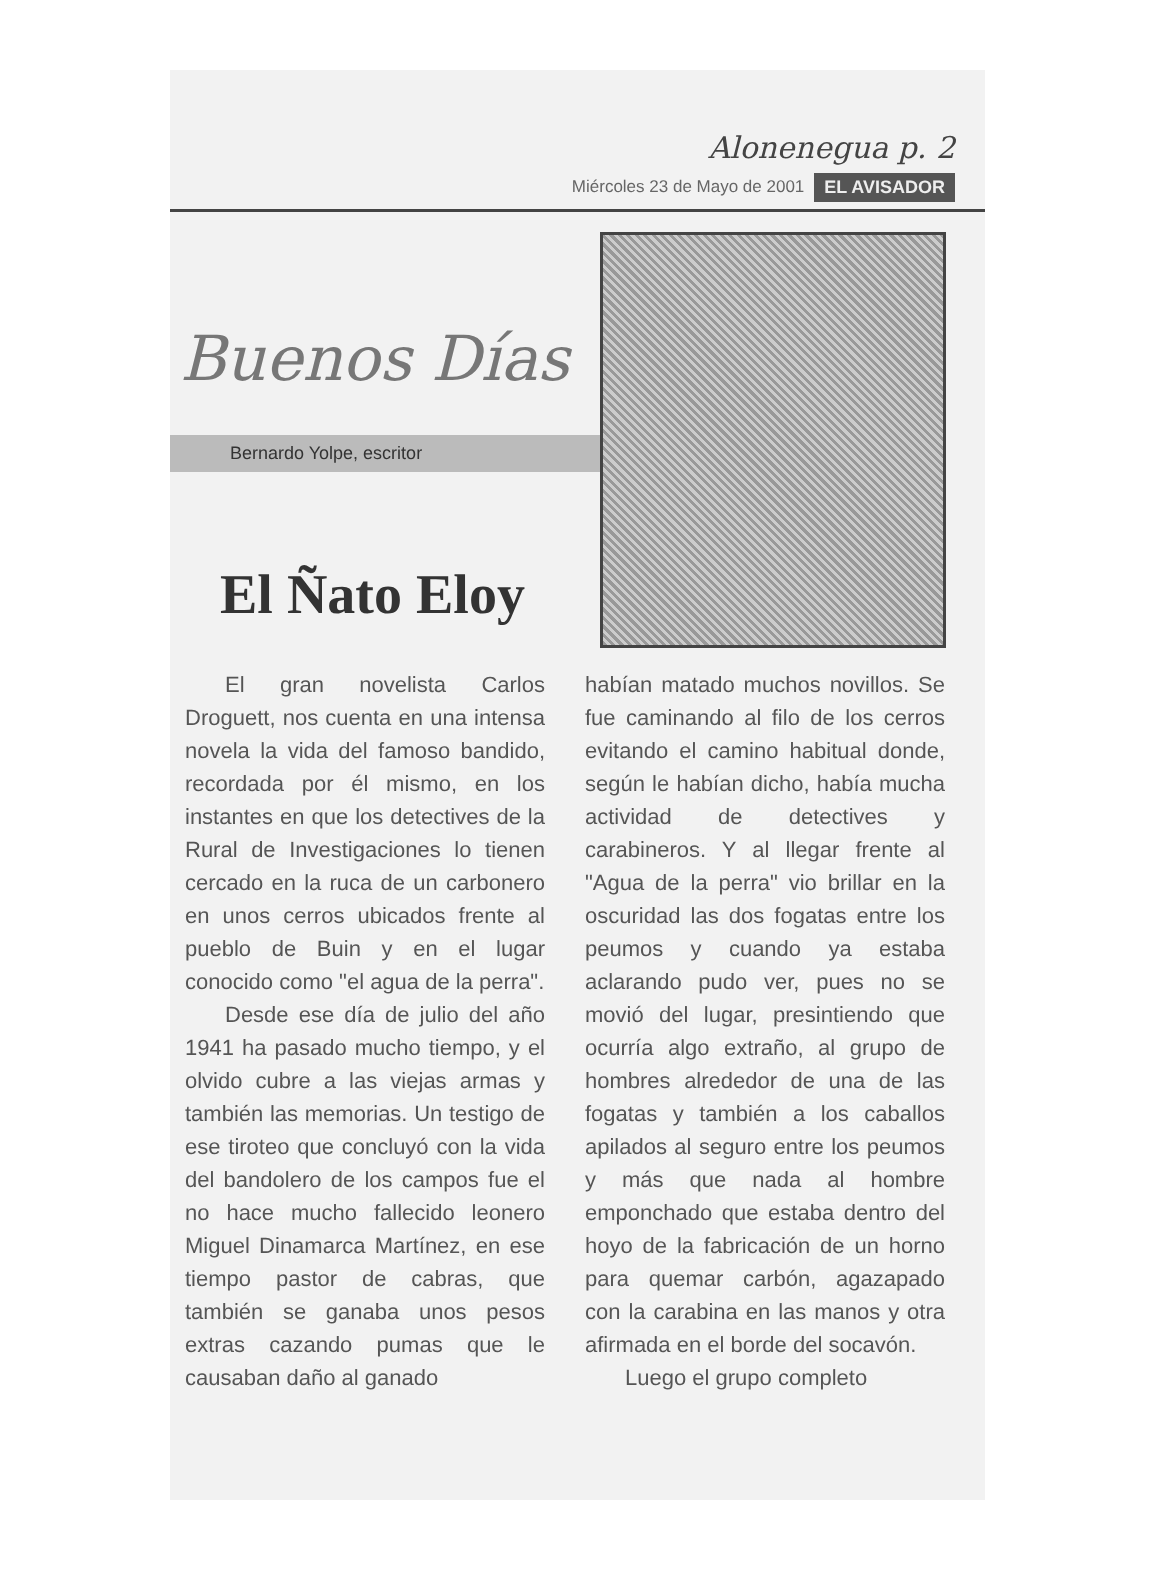Alonenegua p. 2
Miércoles 23 de Mayo de 2001 EL AVISADOR
Buenos Días
Bernardo Yolpe, escritor
El Ñato Eloy
El gran novelista Carlos Droguett, nos cuenta en una intensa novela la vida del famoso bandido, recordada por él mismo, en los instantes en que los detectives de la Rural de Investigaciones lo tienen cercado en la ruca de un carbonero en unos cerros ubicados frente al pueblo de Buin y en el lugar conocido como "el agua de la perra".
Desde ese día de julio del año 1941 ha pasado mucho tiempo, y el olvido cubre a las viejas armas y también las memorias. Un testigo de ese tiroteo que concluyó con la vida del bandolero de los campos fue el no hace mucho fallecido leonero Miguel Dinamarca Martínez, en ese tiempo pastor de cabras, que también se ganaba unos pesos extras cazando pumas que le causaban daño al ganado
habían matado muchos novillos. Se fue caminando al filo de los cerros evitando el camino habitual donde, según le habían dicho, había mucha actividad de detectives y carabineros. Y al llegar frente al "Agua de la perra" vio brillar en la oscuridad las dos fogatas entre los peumos y cuando ya estaba aclarando pudo ver, pues no se movió del lugar, presintiendo que ocurría algo extraño, al grupo de hombres alrededor de una de las fogatas y también a los caballos apilados al seguro entre los peumos y más que nada al hombre emponchado que estaba dentro del hoyo de la fabricación de un horno para quemar carbón, agazapado con la carabina en las manos y otra afirmada en el borde del socavón.
Luego el grupo completo